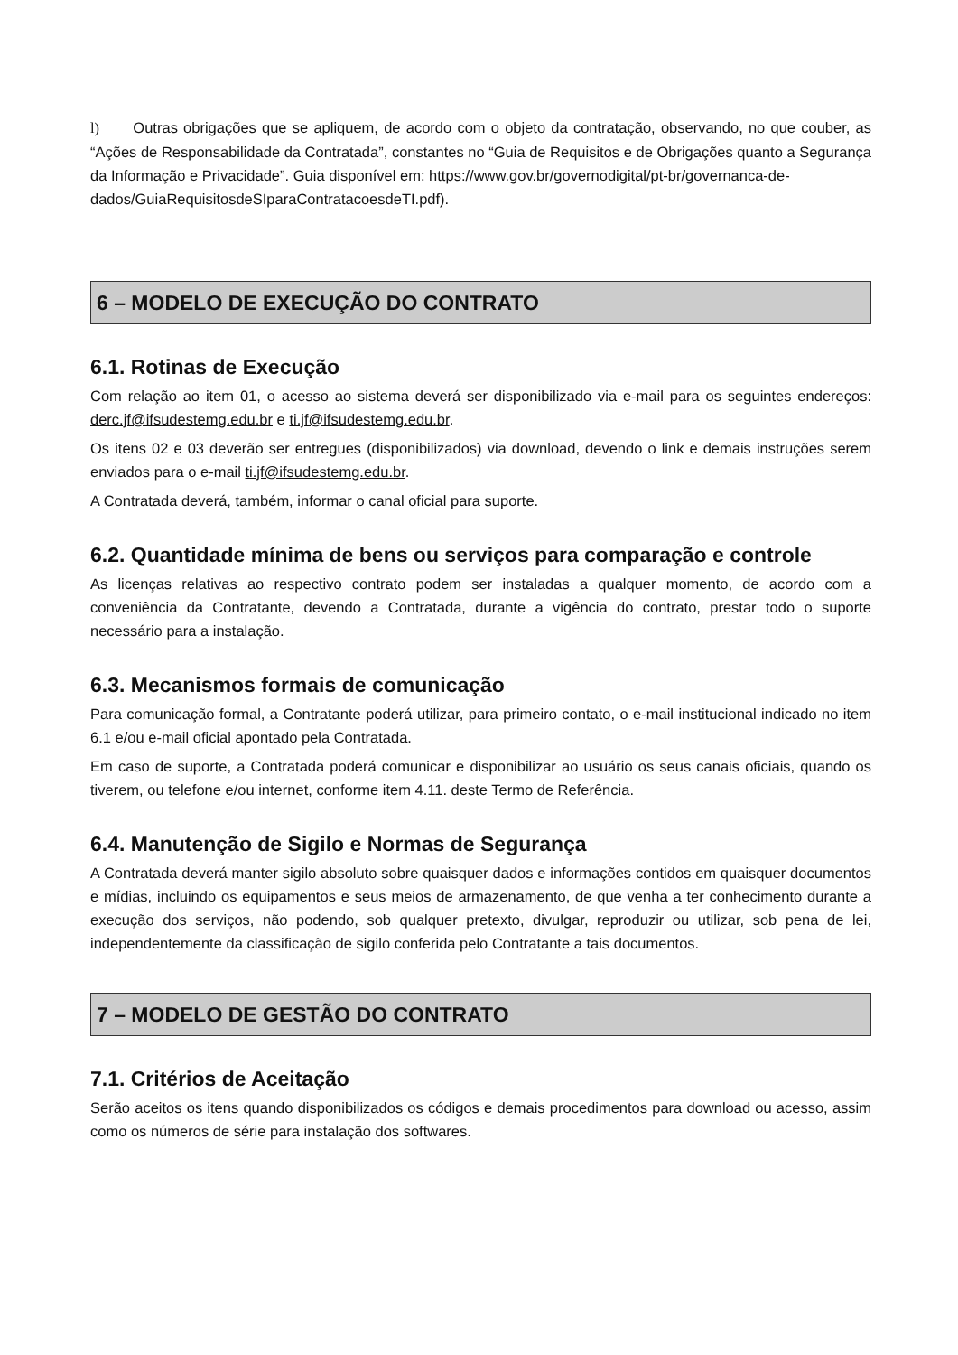l) Outras obrigações que se apliquem, de acordo com o objeto da contratação, observando, no que couber, as “Ações de Responsabilidade da Contratada”, constantes no “Guia de Requisitos e de Obrigações quanto a Segurança da Informação e Privacidade”. Guia disponível em: https://www.gov.br/governodigital/pt-br/governanca-de-
dados/GuiaRequisitosdeSIparaContratacoesdeTI.pdf).
6 – MODELO DE EXECUÇÃO DO CONTRATO
6.1. Rotinas de Execução
Com relação ao item 01, o acesso ao sistema deverá ser disponibilizado via e-mail para os seguintes endereços: derc.jf@ifsudestemg.edu.br e ti.jf@ifsudestemg.edu.br.
Os itens 02 e 03 deverão ser entregues (disponibilizados) via download, devendo o link e demais instruções serem enviados para o e-mail ti.jf@ifsudestemg.edu.br.
A Contratada deverá, também, informar o canal oficial para suporte.
6.2. Quantidade mínima de bens ou serviços para comparação e controle
As licenças relativas ao respectivo contrato podem ser instaladas a qualquer momento, de acordo com a conveniência da Contratante, devendo a Contratada, durante a vigência do contrato, prestar todo o suporte necessário para a instalação.
6.3. Mecanismos formais de comunicação
Para comunicação formal, a Contratante poderá utilizar, para primeiro contato, o e-mail institucional indicado no item 6.1 e/ou e-mail oficial apontado pela Contratada.
Em caso de suporte, a Contratada poderá comunicar e disponibilizar ao usuário os seus canais oficiais, quando os tiverem, ou telefone e/ou internet, conforme item 4.11. deste Termo de Referência.
6.4. Manutenção de Sigilo e Normas de Segurança
A Contratada deverá manter sigilo absoluto sobre quaisquer dados e informações contidos em quaisquer documentos e mídias, incluindo os equipamentos e seus meios de armazenamento, de que venha a ter conhecimento durante a execução dos serviços, não podendo, sob qualquer pretexto, divulgar, reproduzir ou utilizar, sob pena de lei, independentemente da classificação de sigilo conferida pelo Contratante a tais documentos.
7 – MODELO DE GESTÃO DO CONTRATO
7.1. Critérios de Aceitação
Serão aceitos os itens quando disponibilizados os códigos e demais procedimentos para download ou acesso, assim como os números de série para instalação dos softwares.